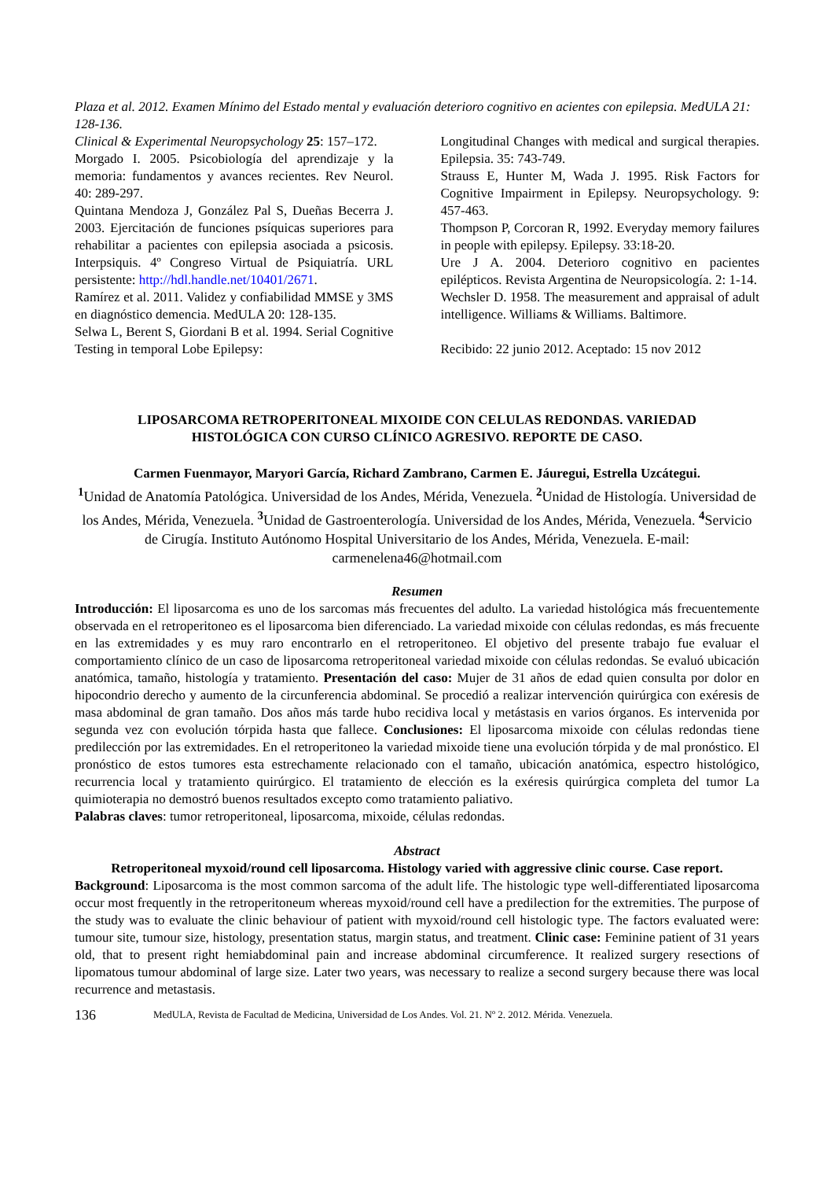Plaza et al. 2012. Examen Mínimo del Estado mental y evaluación deterioro cognitivo en acientes con epilepsia. MedULA 21: 128-136.
Clinical & Experimental Neuropsychology 25: 157–172.
Morgado I. 2005. Psicobiología del aprendizaje y la memoria: fundamentos y avances recientes. Rev Neurol. 40: 289-297.
Quintana Mendoza J, González Pal S, Dueñas Becerra J. 2003. Ejercitación de funciones psíquicas superiores para rehabilitar a pacientes con epilepsia asociada a psicosis. Interpsiquis. 4º Congreso Virtual de Psiquiatría. URL persistente: http://hdl.handle.net/10401/2671.
Ramírez et al. 2011. Validez y confiabilidad MMSE y 3MS en diagnóstico demencia. MedULA 20: 128-135.
Selwa L, Berent S, Giordani B et al. 1994. Serial Cognitive Testing in temporal Lobe Epilepsy:
Longitudinal Changes with medical and surgical therapies. Epilepsia. 35: 743-749.
Strauss E, Hunter M, Wada J. 1995. Risk Factors for Cognitive Impairment in Epilepsy. Neuropsychology. 9: 457-463.
Thompson P, Corcoran R, 1992. Everyday memory failures in people with epilepsy. Epilepsy. 33:18-20.
Ure J A. 2004. Deterioro cognitivo en pacientes epilépticos. Revista Argentina de Neuropsicología. 2: 1-14.
Wechsler D. 1958. The measurement and appraisal of adult intelligence. Williams & Williams. Baltimore.
Recibido: 22 junio 2012. Aceptado: 15 nov 2012
LIPOSARCOMA RETROPERITONEAL MIXOIDE CON CELULAS REDONDAS. VARIEDAD HISTOLÓGICA CON CURSO CLÍNICO AGRESIVO. REPORTE DE CASO.
Carmen Fuenmayor, Maryori García, Richard Zambrano, Carmen E. Jáuregui, Estrella Uzcátegui.
<sup>1</sup> Unidad de Anatomía Patológica. Universidad de los Andes, Mérida, Venezuela. <sup>2</sup>Unidad de Histología. Universidad de los Andes, Mérida, Venezuela. <sup>3</sup>Unidad de Gastroenterología. Universidad de los Andes, Mérida, Venezuela. <sup>4</sup>Servicio de Cirugía. Instituto Autónomo Hospital Universitario de los Andes, Mérida, Venezuela. E-mail: carmenelena46@hotmail.com
Resumen
Introducción: El liposarcoma es uno de los sarcomas más frecuentes del adulto. La variedad histológica más frecuentemente observada en el retroperitoneo es el liposarcoma bien diferenciado. La variedad mixoide con células redondas, es más frecuente en las extremidades y es muy raro encontrarlo en el retroperitoneo. El objetivo del presente trabajo fue evaluar el comportamiento clínico de un caso de liposarcoma retroperitoneal variedad mixoide con células redondas. Se evaluó ubicación anatómica, tamaño, histología y tratamiento. Presentación del caso: Mujer de 31 años de edad quien consulta por dolor en hipocondrio derecho y aumento de la circunferencia abdominal. Se procedió a realizar intervención quirúrgica con exéresis de masa abdominal de gran tamaño. Dos años más tarde hubo recidiva local y metástasis en varios órganos. Es intervenida por segunda vez con evolución tórpida hasta que fallece. Conclusiones: El liposarcoma mixoide con células redondas tiene predilección por las extremidades. En el retroperitoneo la variedad mixoide tiene una evolución tórpida y de mal pronóstico. El pronóstico de estos tumores esta estrechamente relacionado con el tamaño, ubicación anatómica, espectro histológico, recurrencia local y tratamiento quirúrgico. El tratamiento de elección es la exéresis quirúrgica completa del tumor La quimioterapia no demostró buenos resultados excepto como tratamiento paliativo.
Palabras claves: tumor retroperitoneal, liposarcoma, mixoide, células redondas.
Abstract
Retroperitoneal myxoid/round cell liposarcoma. Histology varied with aggressive clinic course. Case report.
Background: Liposarcoma is the most common sarcoma of the adult life. The histologic type well-differentiated liposarcoma occur most frequently in the retroperitoneum whereas myxoid/round cell have a predilection for the extremities. The purpose of the study was to evaluate the clinic behaviour of patient with myxoid/round cell histologic type. The factors evaluated were: tumour site, tumour size, histology, presentation status, margin status, and treatment. Clinic case: Feminine patient of 31 years old, that to present right hemiabdominal pain and increase abdominal circumference. It realized surgery resections of lipomatous tumour abdominal of large size. Later two years, was necessary to realize a second surgery because there was local recurrence and metastasis.
136 MedULA, Revista de Facultad de Medicina, Universidad de Los Andes. Vol. 21. Nº 2. 2012. Mérida. Venezuela.